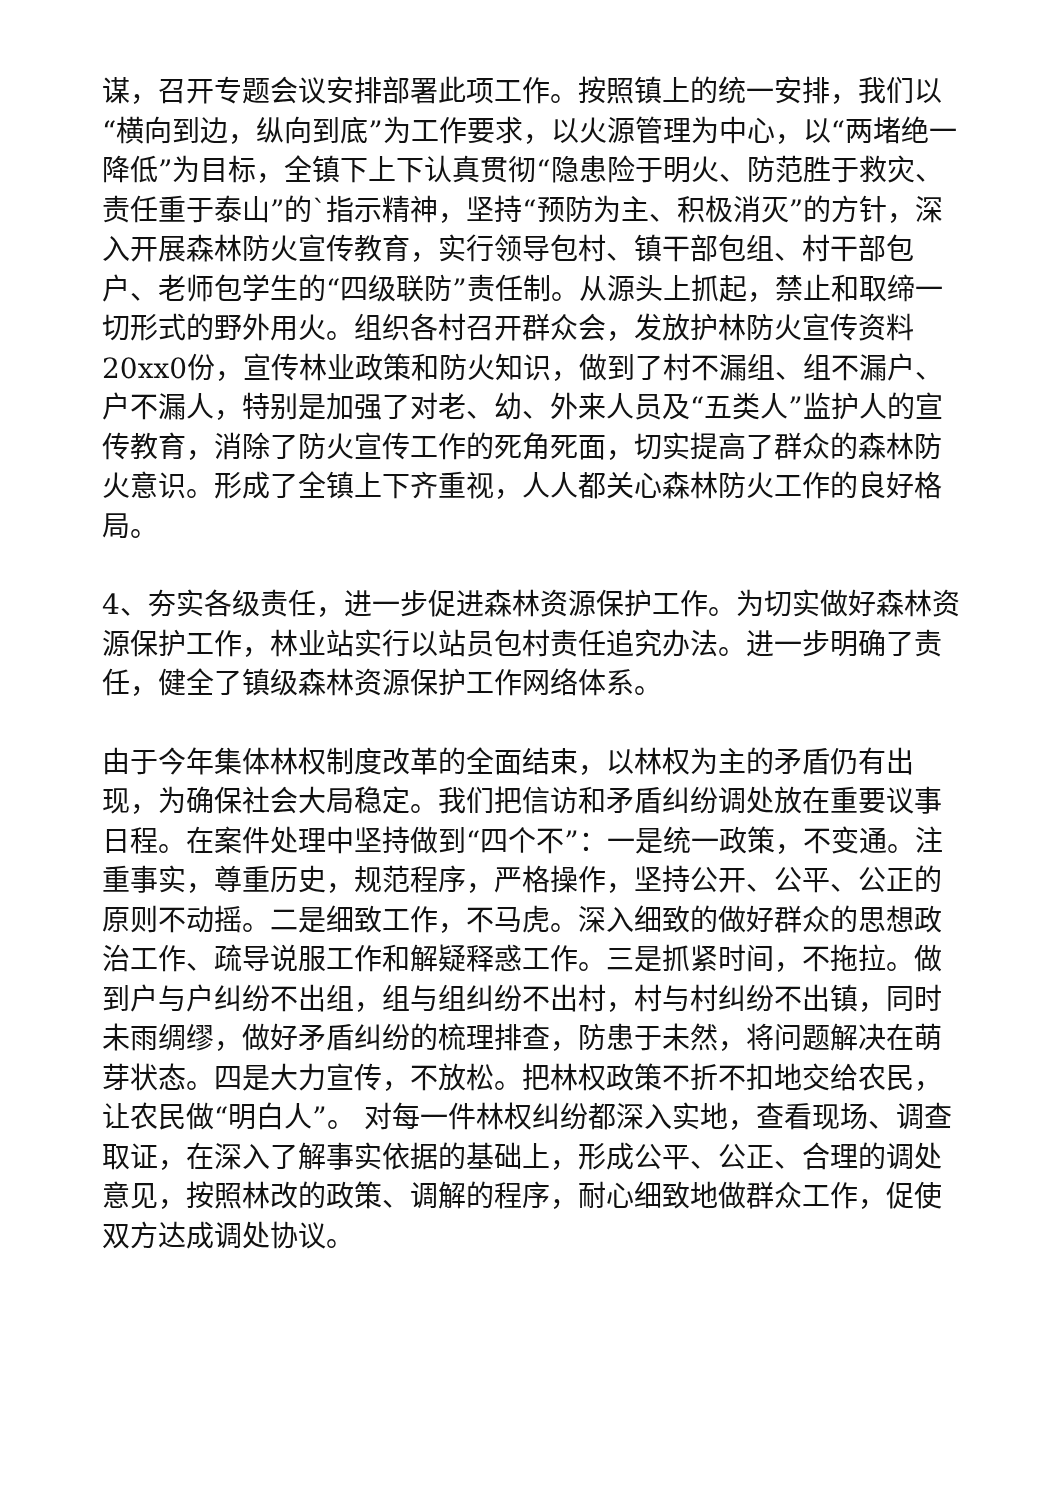谋，召开专题会议安排部署此项工作。按照镇上的统一安排，我们以“横向到边，纵向到底”为工作要求，以火源管理为中心，以“两堵绝一降低”为目标，全镇下上下认真贯彻“隐患险于明火、防范胜于救灾、责任重于泰山”的`指示精神，坚持“预防为主、积极消灭”的方针，深入开展森林防火宣传教育，实行领导包村、镇干部包组、村干部包户、老师包学生的“四级联防”责任制。从源头上抓起，禁止和取缔一切形式的野外用火。组织各村召开群众会，发放护林防火宣传资料20xx0份，宣传林业政策和防火知识，做到了村不漏组、组不漏户、户不漏人，特别是加强了对老、幼、外来人员及“五类人”监护人的宣传教育，消除了防火宣传工作的死角死面，切实提高了群众的森林防火意识。形成了全镇上下齐重视，人人都关心森林防火工作的良好格局。
4、夯实各级责任，进一步促进森林资源保护工作。为切实做好森林资源保护工作，林业站实行以站员包村责任追究办法。进一步明确了责任，健全了镇级森林资源保护工作网络体系。
由于今年集体林权制度改革的全面结束，以林权为主的矛盾仍有出现，为确保社会大局稳定。我们把信访和矛盾纠纷调处放在重要议事日程。在案件处理中坚持做到“四个不”：一是统一政策，不变通。注重事实，尊重历史，规范程序，严格操作，坚持公开、公平、公正的原则不动摇。二是细致工作，不马虎。深入细致的做好群众的思想政治工作、疏导说服工作和解疑释惑工作。三是抓紧时间，不拖拉。做到户与户纠纷不出组，组与组纠纷不出村，村与村纠纷不出镇，同时未雨绸缪，做好矛盾纠纷的梳理排查，防患于未然，将问题解决在萌芽状态。四是大力宣传，不放松。把林权政策不折不扣地交给农民，让农民做“明白人”。 对每一件林权纠纷都深入实地，查看现场、调查取证，在深入了解事实依据的基础上，形成公平、公正、合理的调处意见，按照林改的政策、调解的程序，耐心细致地做群众工作，促使双方达成调处协议。